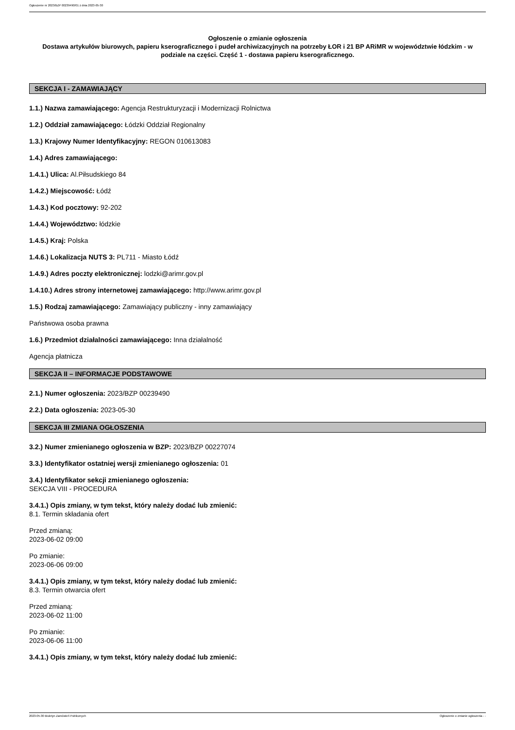Ogłoszenie nr 2023/BZP 00239490/01 z dnia 2023-05-30
Ogłoszenie o zmianie ogłoszenia
Dostawa artykułów biurowych, papieru kserograficznego i pudeł archiwizacyjnych na potrzeby ŁOR i 21 BP ARiMR w województwie łódzkim - w podziale na części. Część 1 - dostawa papieru kserograficznego.
SEKCJA I - ZAMAWIAJĄCY
1.1.) Nazwa zamawiającego: Agencja Restrukturyzacji i Modernizacji Rolnictwa
1.2.) Oddział zamawiającego: Łódzki Oddział Regionalny
1.3.) Krajowy Numer Identyfikacyjny: REGON 010613083
1.4.) Adres zamawiającego:
1.4.1.) Ulica: Al.Piłsudskiego 84
1.4.2.) Miejscowość: Łódź
1.4.3.) Kod pocztowy: 92-202
1.4.4.) Województwo: łódzkie
1.4.5.) Kraj: Polska
1.4.6.) Lokalizacja NUTS 3: PL711 - Miasto Łódź
1.4.9.) Adres poczty elektronicznej: lodzki@arimr.gov.pl
1.4.10.) Adres strony internetowej zamawiającego: http://www.arimr.gov.pl
1.5.) Rodzaj zamawiającego: Zamawiający publiczny - inny zamawiający
Państwowa osoba prawna
1.6.) Przedmiot działalności zamawiającego: Inna działalność
Agencja płatnicza
SEKCJA II – INFORMACJE PODSTAWOWE
2.1.) Numer ogłoszenia: 2023/BZP 00239490
2.2.) Data ogłoszenia: 2023-05-30
SEKCJA III ZMIANA OGŁOSZENIA
3.2.) Numer zmienianego ogłoszenia w BZP: 2023/BZP 00227074
3.3.) Identyfikator ostatniej wersji zmienianego ogłoszenia: 01
3.4.) Identyfikator sekcji zmienianego ogłoszenia:
SEKCJA VIII - PROCEDURA
3.4.1.) Opis zmiany, w tym tekst, który należy dodać lub zmienić:
8.1. Termin składania ofert
Przed zmianą:
2023-06-02 09:00
Po zmianie:
2023-06-06 09:00
3.4.1.) Opis zmiany, w tym tekst, który należy dodać lub zmienić:
8.3. Termin otwarcia ofert
Przed zmianą:
2023-06-02 11:00
Po zmianie:
2023-06-06 11:00
3.4.1.) Opis zmiany, w tym tekst, który należy dodać lub zmienić:
2023-05-30 Biuletyn Zamówień Publicznych Ogłoszenie o zmianie ogłoszenia - -